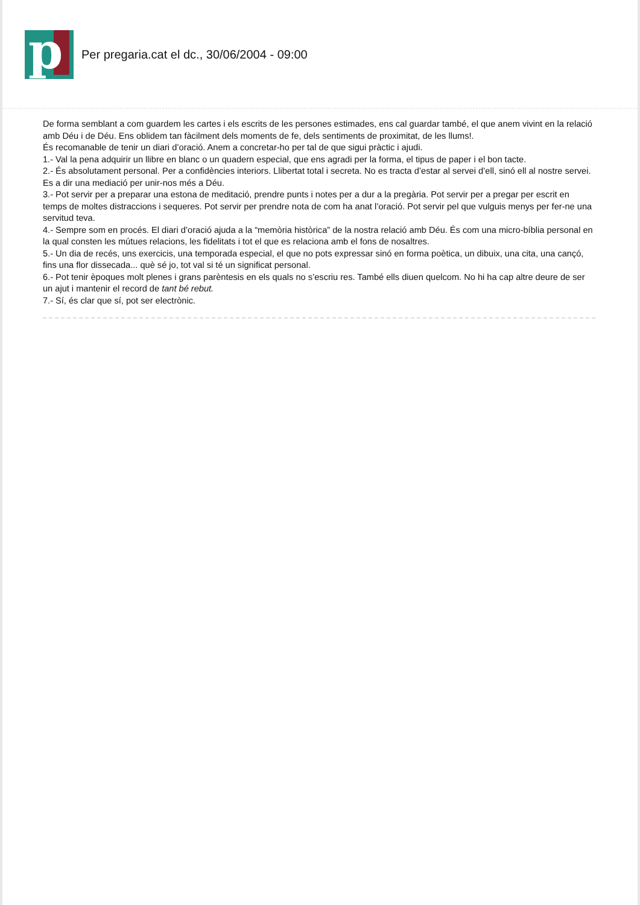p
Per pregaria.cat el dc., 30/06/2004 - 09:00
De forma semblant a com guardem les cartes i els escrits de les persones estimades, ens cal guardar també, el que anem vivint en la relació amb Déu i de Déu. Ens oblidem tan fàcilment dels moments de fe, dels sentiments de proximitat, de les llums!.
És recomanable de tenir un diari d’oració. Anem a concretar-ho per tal de que sigui pràctic i ajudi.
1.- Val la pena adquirir un llibre en blanc o un quadern especial, que ens agradi per la forma, el tipus de paper i el bon tacte.
2.- És absolutament personal. Per a confidències interiors. Llibertat total i secreta. No es tracta d’estar al servei d’ell, sinó ell al nostre servei. Es a dir una mediació per unir-nos més a Déu.
3.- Pot servir per a preparar una estona de meditació, prendre punts i notes per a dur a la pregària. Pot servir per a pregar per escrit en temps de moltes distraccions i sequeres. Pot servir per prendre nota de com ha anat l’oració. Pot servir pel que vulguis menys per fer-ne una servitud teva.
4.- Sempre som en procés. El diari d’oració ajuda a la “memòria històrica” de la nostra relació amb Déu. És com una micro-bíblia personal en la qual consten les mútues relacions, les fidelitats i tot el que es relaciona amb el fons de nosaltres.
5.- Un dia de recés, uns exercicis, una temporada especial, el que no pots expressar sinó en forma poètica, un dibuix, una cita, una cançó, fins una flor dissecada... què sé jo, tot val si té un significat personal.
6.- Pot tenir èpoques molt plenes i grans parèntesis en els quals no s’escriu res. També ells diuen quelcom. No hi ha cap altre deure de ser un ajut i mantenir el record de tant bé rebut.
7.- Sí, és clar que sí, pot ser electrònic.